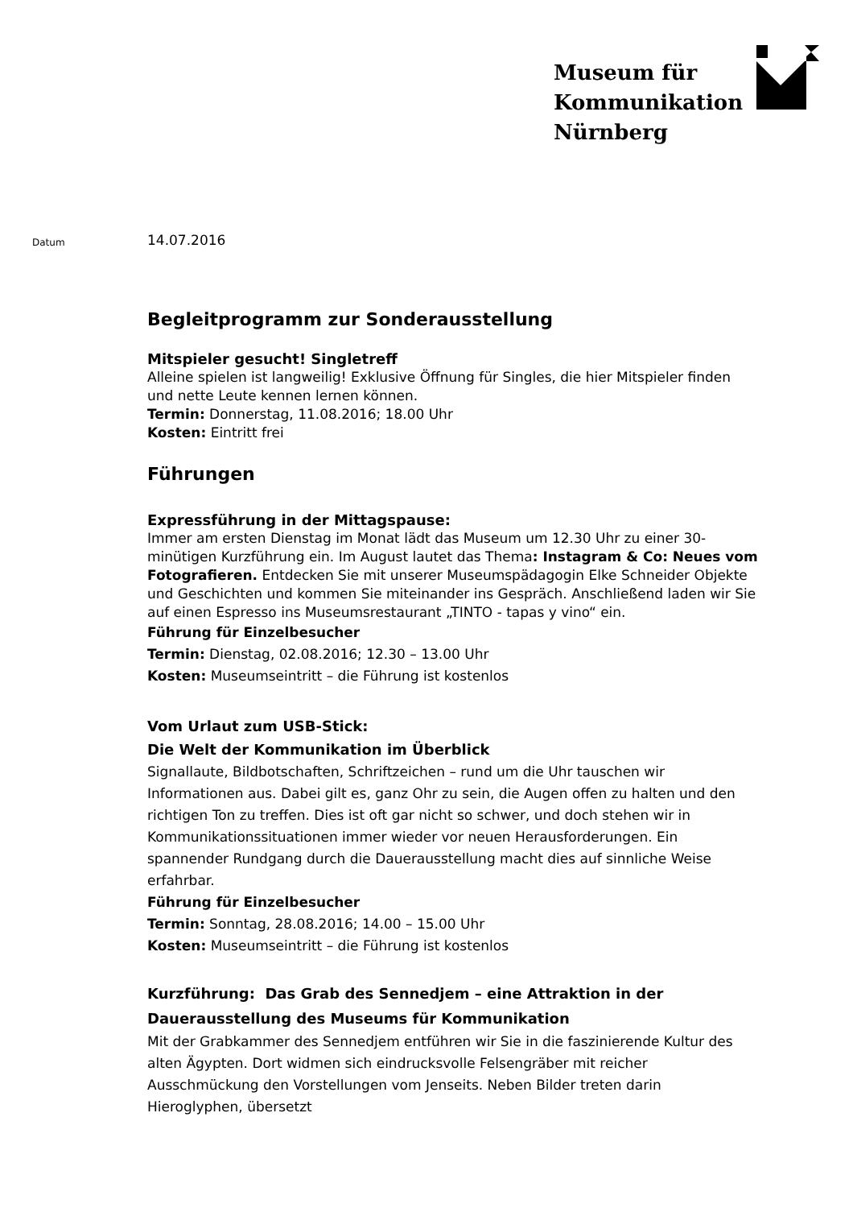Museum für
Kommunikation
Nürnberg
Datum
14.07.2016
Begleitprogramm zur Sonderausstellung
Mitspieler gesucht! Singletreff
Alleine spielen ist langweilig! Exklusive Öffnung für Singles, die hier Mitspieler finden und nette Leute kennen lernen können.
Termin: Donnerstag, 11.08.2016; 18.00 Uhr
Kosten: Eintritt frei
Führungen
Expressführung in der Mittagspause:
Immer am ersten Dienstag im Monat lädt das Museum um 12.30 Uhr zu einer 30-minütigen Kurzführung ein. Im August lautet das Thema: Instagram & Co: Neues vom Fotografieren. Entdecken Sie mit unserer Museumspädagogin Elke Schneider Objekte und Geschichten und kommen Sie miteinander ins Gespräch. Anschließend laden wir Sie auf einen Espresso ins Museumsrestaurant „TINTO - tapas y vino“ ein.
Führung für Einzelbesucher
Termin: Dienstag, 02.08.2016; 12.30 – 13.00 Uhr
Kosten: Museumseintritt – die Führung ist kostenlos
Vom Urlaut zum USB-Stick:
Die Welt der Kommunikation im Überblick
Signallaute, Bildbotschaften, Schriftzeichen – rund um die Uhr tauschen wir Informationen aus. Dabei gilt es, ganz Ohr zu sein, die Augen offen zu halten und den richtigen Ton zu treffen. Dies ist oft gar nicht so schwer, und doch stehen wir in Kommunikationssituationen immer wieder vor neuen Herausforderungen. Ein spannender Rundgang durch die Dauerausstellung macht dies auf sinnliche Weise erfahrbar.
Führung für Einzelbesucher
Termin: Sonntag, 28.08.2016; 14.00 – 15.00 Uhr
Kosten: Museumseintritt – die Führung ist kostenlos
Kurzführung: Das Grab des Sennedjem – eine Attraktion in der Dauerausstellung des Museums für Kommunikation
Mit der Grabkammer des Sennedjem entführen wir Sie in die faszinierende Kultur des alten Ägypten. Dort widmen sich eindrucksvolle Felsengräber mit reicher Ausschmückung den Vorstellungen vom Jenseits. Neben Bilder treten darin Hieroglyphen, übersetzt